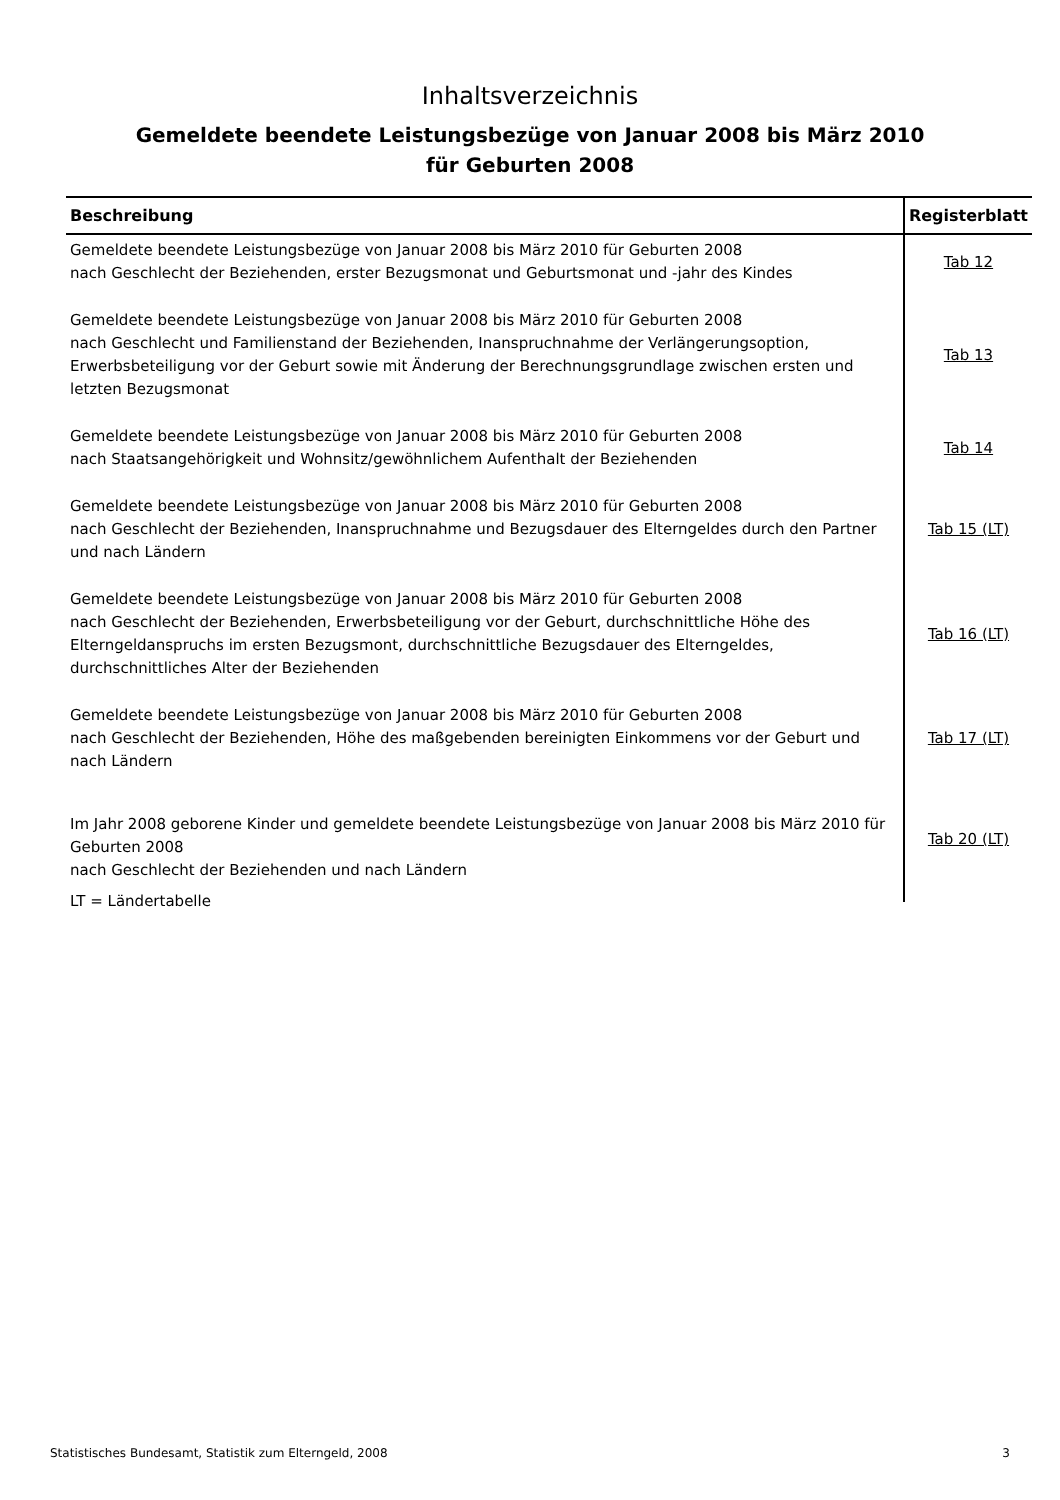Inhaltsverzeichnis
Gemeldete beendete Leistungsbezüge von Januar 2008 bis März 2010
für Geburten 2008
| Beschreibung | Registerblatt |
| --- | --- |
| Gemeldete beendete Leistungsbezüge von Januar 2008 bis März 2010 für Geburten 2008 nach Geschlecht der Beziehenden, erster Bezugsmonat und Geburtsmonat und -jahr des Kindes | Tab 12 |
| Gemeldete beendete Leistungsbezüge von Januar 2008 bis März 2010 für Geburten 2008 nach Geschlecht und Familienstand der Beziehenden, Inanspruchnahme der Verlängerungsoption, Erwerbsbeteiligung vor der Geburt sowie mit Änderung der Berechnungsgrundlage zwischen ersten und letzten Bezugsmonat | Tab 13 |
| Gemeldete beendete Leistungsbezüge von Januar 2008 bis März 2010 für Geburten 2008 nach Staatsangehörigkeit und Wohnsitz/gewöhnlichem Aufenthalt der Beziehenden | Tab 14 |
| Gemeldete beendete Leistungsbezüge von Januar 2008 bis März 2010 für Geburten 2008 nach Geschlecht der Beziehenden, Inanspruchnahme und Bezugsdauer des Elterngeldes durch den Partner und nach Ländern | Tab 15 (LT) |
| Gemeldete beendete Leistungsbezüge von Januar 2008 bis März 2010 für Geburten 2008 nach Geschlecht der Beziehenden, Erwerbsbeteiligung vor der Geburt, durchschnittliche Höhe des Elterngeldanspruchs im ersten Bezugsmont, durchschnittliche Bezugsdauer des Elterngeldes, durchschnittliches Alter der Beziehenden | Tab 16 (LT) |
| Gemeldete beendete Leistungsbezüge von Januar 2008 bis März 2010 für Geburten 2008 nach Geschlecht der Beziehenden, Höhe des maßgebenden bereinigten Einkommens vor der Geburt und nach Ländern | Tab 17 (LT) |
| Im Jahr 2008 geborene Kinder und gemeldete beendete Leistungsbezüge von Januar 2008 bis März 2010 für Geburten 2008 nach Geschlecht der Beziehenden und nach Ländern | Tab 20 (LT) |
LT = Ländertabelle
Statistisches Bundesamt, Statistik zum Elterngeld, 2008 3